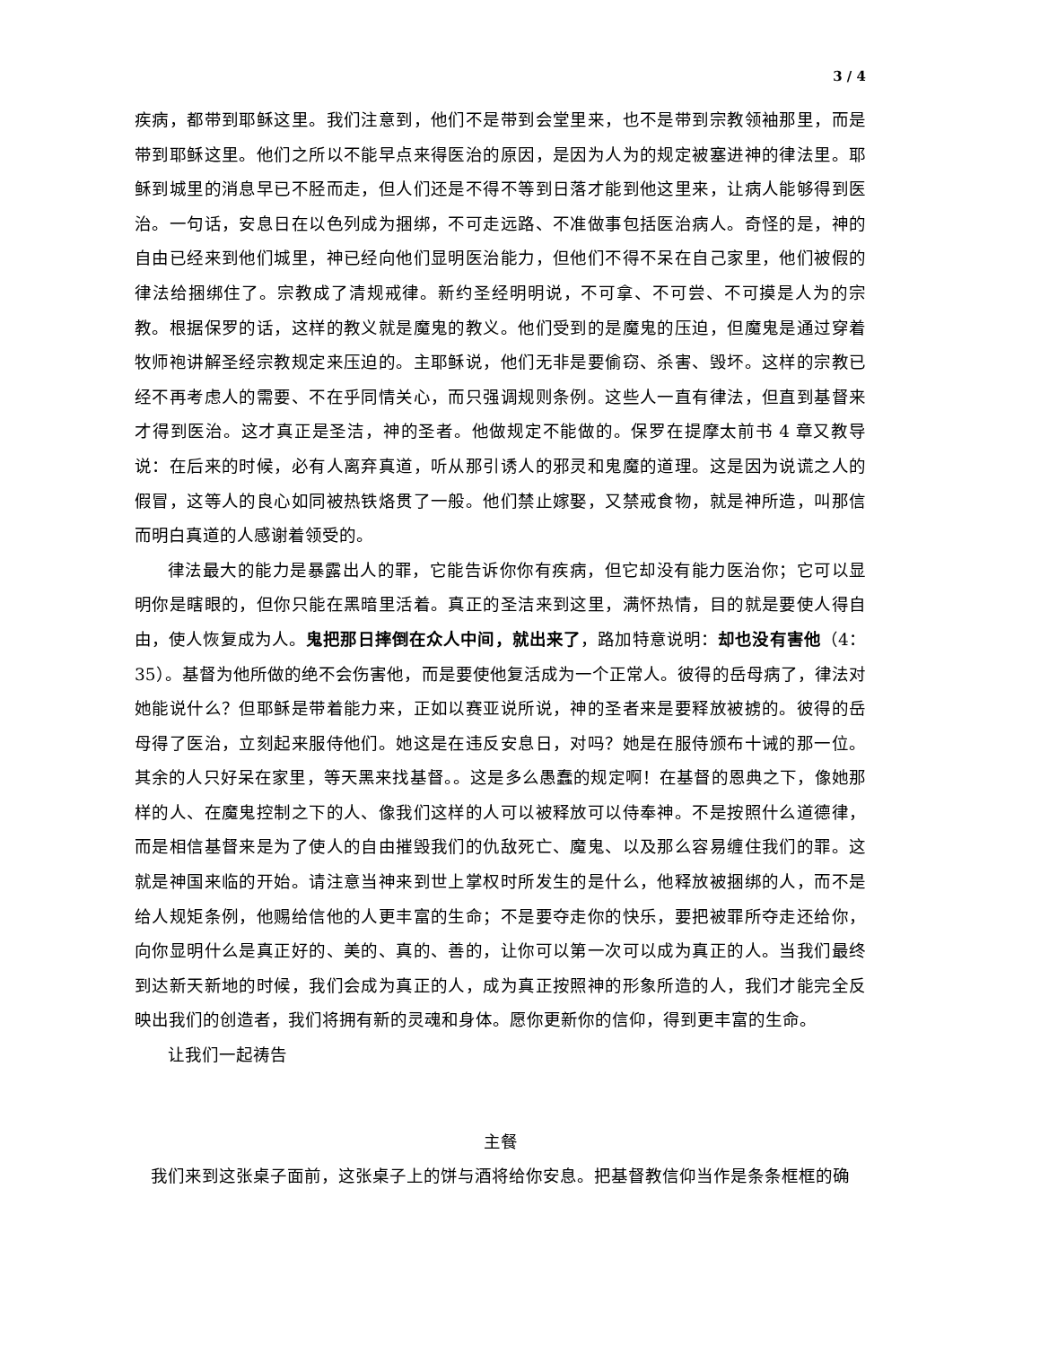3 / 4
疾病，都带到耶稣这里。我们注意到，他们不是带到会堂里来，也不是带到宗教领袖那里，而是带到耶稣这里。他们之所以不能早点来得医治的原因，是因为人为的规定被塞进神的律法里。耶稣到城里的消息早已不胫而走，但人们还是不得不等到日落才能到他这里来，让病人能够得到医治。一句话，安息日在以色列成为捆绑，不可走远路、不准做事包括医治病人。奇怪的是，神的自由已经来到他们城里，神已经向他们显明医治能力，但他们不得不呆在自己家里，他们被假的律法给捆绑住了。宗教成了清规戒律。新约圣经明明说，不可拿、不可尝、不可摸是人为的宗教。根据保罗的话，这样的教义就是魔鬼的教义。他们受到的是魔鬼的压迫，但魔鬼是通过穿着牧师袍讲解圣经宗教规定来压迫的。主耶稣说，他们无非是要偷窃、杀害、毁坏。这样的宗教已经不再考虑人的需要、不在乎同情关心，而只强调规则条例。这些人一直有律法，但直到基督来才得到医治。这才真正是圣洁，神的圣者。他做规定不能做的。保罗在提摩太前书 4 章又教导说：在后来的时候，必有人离弃真道，听从那引诱人的邪灵和鬼魔的道理。这是因为说谎之人的假冒，这等人的良心如同被热铁烙贯了一般。他们禁止嫁娶，又禁戒食物，就是神所造，叫那信而明白真道的人感谢着领受的。
律法最大的能力是暴露出人的罪，它能告诉你你有疾病，但它却没有能力医治你；它可以显明你是瞎眼的，但你只能在黑暗里活着。真正的圣洁来到这里，满怀热情，目的就是要使人得自由，使人恢复成为人。鬼把那日摔倒在众人中间，就出来了，路加特意说明：却也没有害他（4：35）。基督为他所做的绝不会伤害他，而是要使他复活成为一个正常人。彼得的岳母病了，律法对她能说什么？但耶稣是带着能力来，正如以赛亚说所说，神的圣者来是要释放被掳的。彼得的岳母得了医治，立刻起来服侍他们。她这是在违反安息日，对吗？她是在服侍颁布十诫的那一位。其余的人只好呆在家里，等天黑来找基督。。这是多么愚蠢的规定啊！在基督的恩典之下，像她那样的人、在魔鬼控制之下的人、像我们这样的人可以被释放可以侍奉神。不是按照什么道德律，而是相信基督来是为了使人的自由摧毁我们的仇敌死亡、魔鬼、以及那么容易缠住我们的罪。这就是神国来临的开始。请注意当神来到世上掌权时所发生的是什么，他释放被捆绑的人，而不是给人规矩条例，他赐给信他的人更丰富的生命；不是要夺走你的快乐，要把被罪所夺走还给你，向你显明什么是真正好的、美的、真的、善的，让你可以第一次可以成为真正的人。当我们最终到达新天新地的时候，我们会成为真正的人，成为真正按照神的形象所造的人，我们才能完全反映出我们的创造者，我们将拥有新的灵魂和身体。愿你更新你的信仰，得到更丰富的生命。
让我们一起祷告
主餐
我们来到这张桌子面前，这张桌子上的饼与酒将给你安息。把基督教信仰当作是条条框框的确